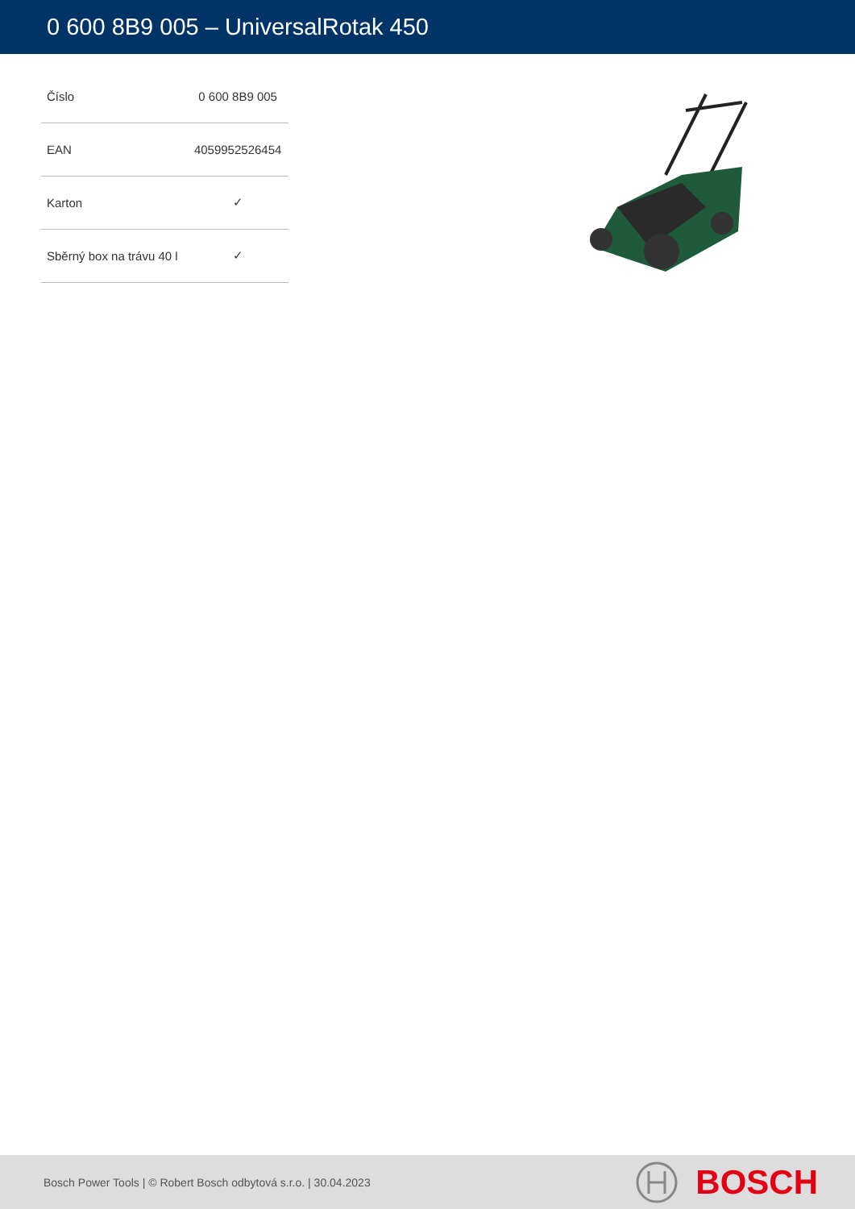0 600 8B9 005 – UniversalRotak 450
| Číslo | 0 600 8B9 005 |
| EAN | 4059952526454 |
| Karton | ✓ |
| Sběrný box na trávu 40 l | ✓ |
Bosch Power Tools | © Robert Bosch odbytová s.r.o. | 30.04.2023
BOSCH